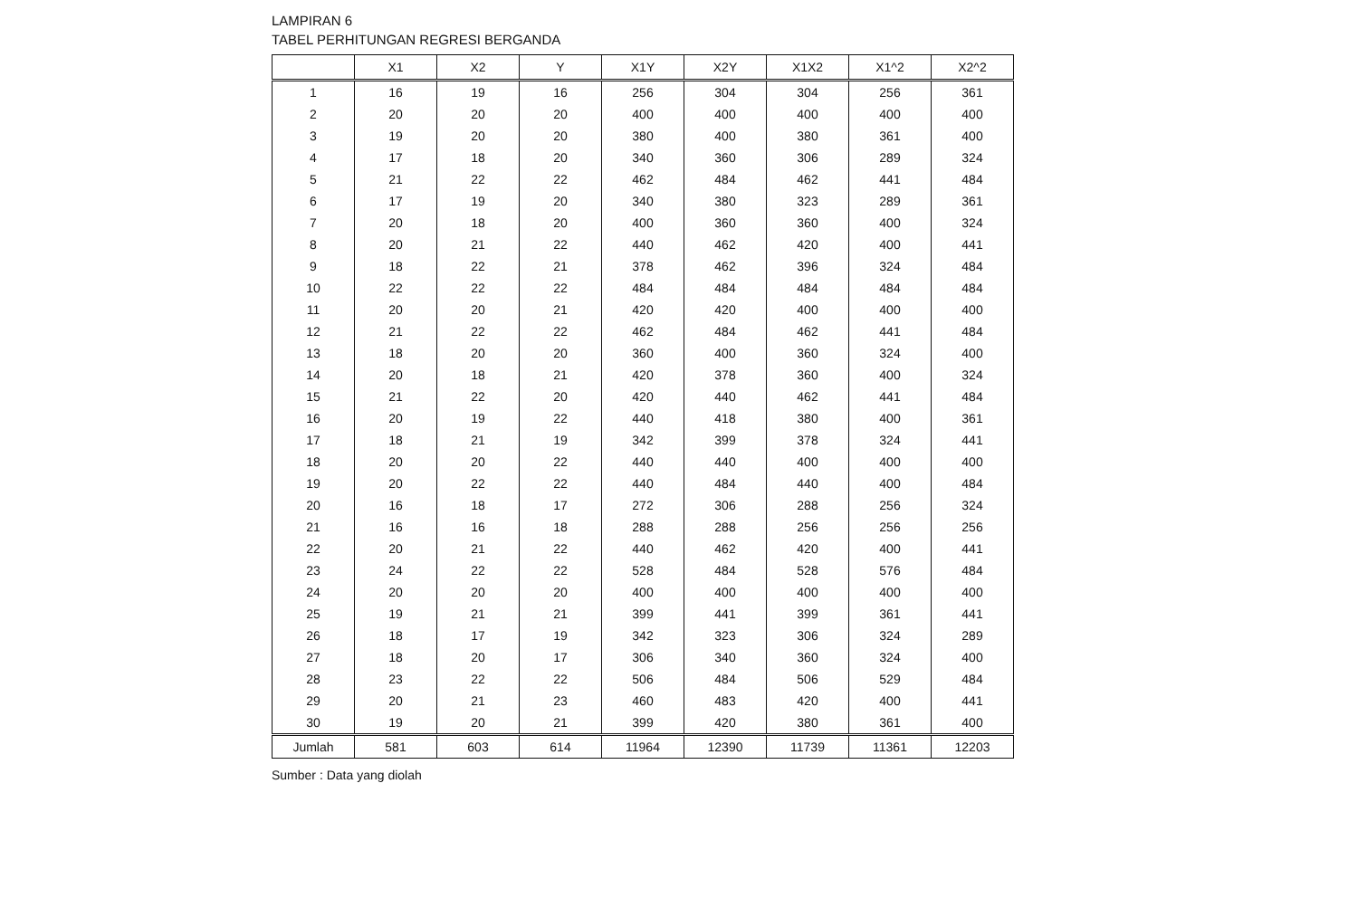LAMPIRAN 6
TABEL PERHITUNGAN REGRESI BERGANDA
| | X1 | X2 | Y | X1Y | X2Y | X1X2 | X1^2 | X2^2 |
| --- | --- | --- | --- | --- | --- | --- | --- | --- |
| 1 | 16 | 19 | 16 | 256 | 304 | 304 | 256 | 361 |
| 2 | 20 | 20 | 20 | 400 | 400 | 400 | 400 | 400 |
| 3 | 19 | 20 | 20 | 380 | 400 | 380 | 361 | 400 |
| 4 | 17 | 18 | 20 | 340 | 360 | 306 | 289 | 324 |
| 5 | 21 | 22 | 22 | 462 | 484 | 462 | 441 | 484 |
| 6 | 17 | 19 | 20 | 340 | 380 | 323 | 289 | 361 |
| 7 | 20 | 18 | 20 | 400 | 360 | 360 | 400 | 324 |
| 8 | 20 | 21 | 22 | 440 | 462 | 420 | 400 | 441 |
| 9 | 18 | 22 | 21 | 378 | 462 | 396 | 324 | 484 |
| 10 | 22 | 22 | 22 | 484 | 484 | 484 | 484 | 484 |
| 11 | 20 | 20 | 21 | 420 | 420 | 400 | 400 | 400 |
| 12 | 21 | 22 | 22 | 462 | 484 | 462 | 441 | 484 |
| 13 | 18 | 20 | 20 | 360 | 400 | 360 | 324 | 400 |
| 14 | 20 | 18 | 21 | 420 | 378 | 360 | 400 | 324 |
| 15 | 21 | 22 | 20 | 420 | 440 | 462 | 441 | 484 |
| 16 | 20 | 19 | 22 | 440 | 418 | 380 | 400 | 361 |
| 17 | 18 | 21 | 19 | 342 | 399 | 378 | 324 | 441 |
| 18 | 20 | 20 | 22 | 440 | 440 | 400 | 400 | 400 |
| 19 | 20 | 22 | 22 | 440 | 484 | 440 | 400 | 484 |
| 20 | 16 | 18 | 17 | 272 | 306 | 288 | 256 | 324 |
| 21 | 16 | 16 | 18 | 288 | 288 | 256 | 256 | 256 |
| 22 | 20 | 21 | 22 | 440 | 462 | 420 | 400 | 441 |
| 23 | 24 | 22 | 22 | 528 | 484 | 528 | 576 | 484 |
| 24 | 20 | 20 | 20 | 400 | 400 | 400 | 400 | 400 |
| 25 | 19 | 21 | 21 | 399 | 441 | 399 | 361 | 441 |
| 26 | 18 | 17 | 19 | 342 | 323 | 306 | 324 | 289 |
| 27 | 18 | 20 | 17 | 306 | 340 | 360 | 324 | 400 |
| 28 | 23 | 22 | 22 | 506 | 484 | 506 | 529 | 484 |
| 29 | 20 | 21 | 23 | 460 | 483 | 420 | 400 | 441 |
| 30 | 19 | 20 | 21 | 399 | 420 | 380 | 361 | 400 |
| Jumlah | 581 | 603 | 614 | 11964 | 12390 | 11739 | 11361 | 12203 |
Sumber : Data yang diolah